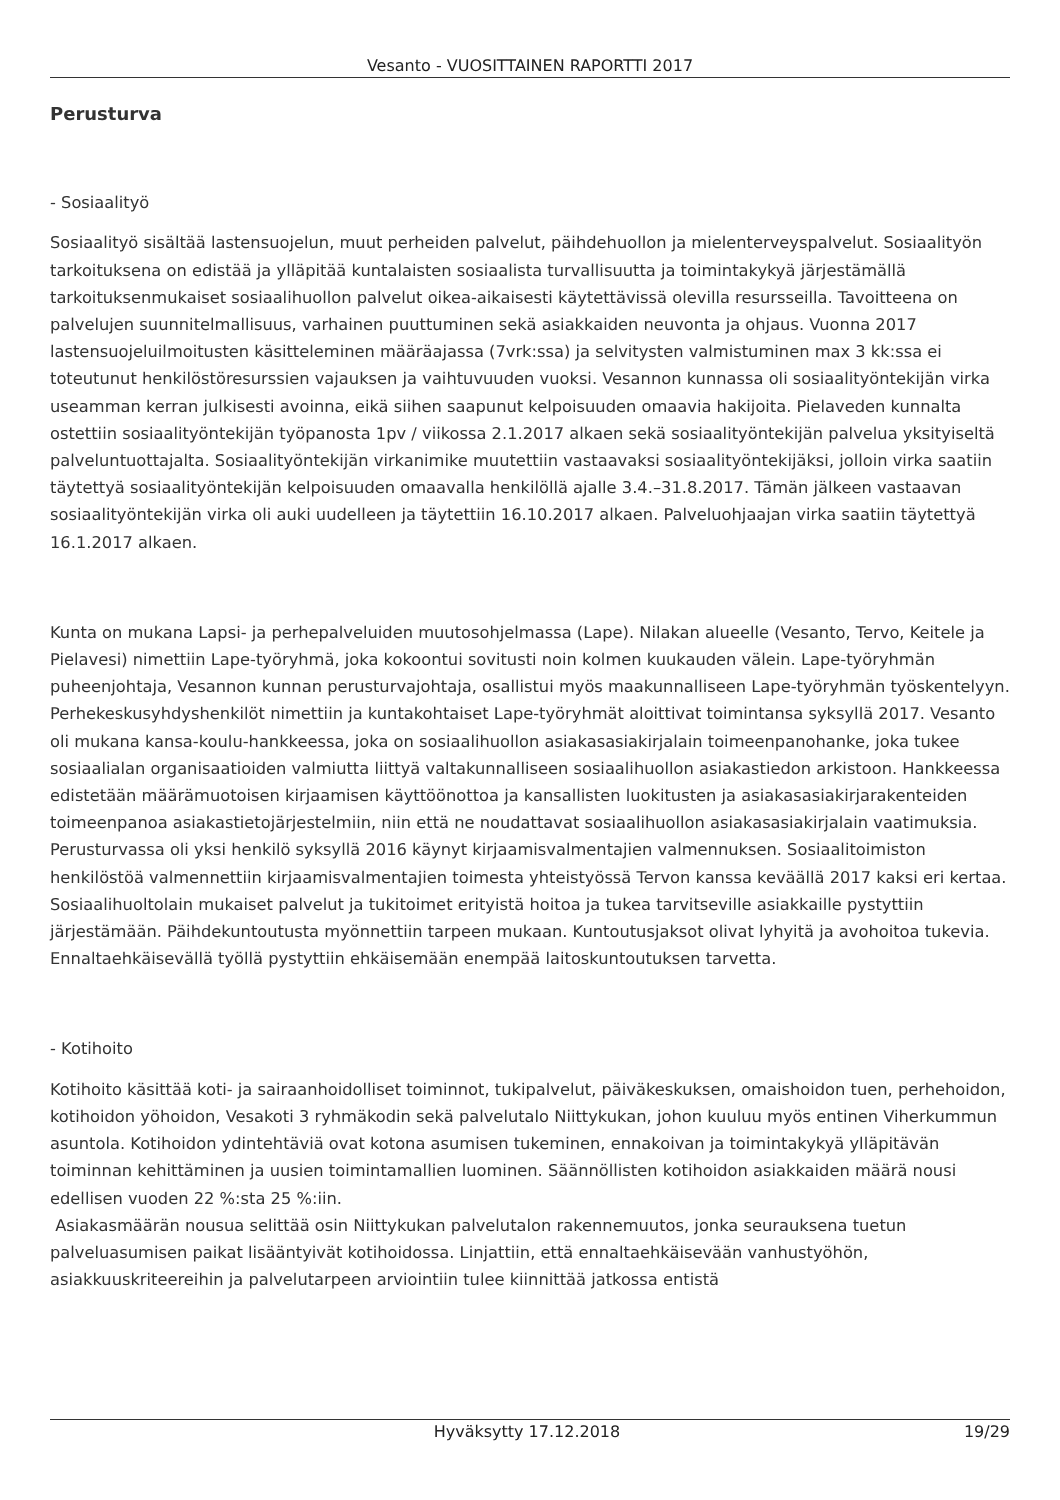Vesanto - VUOSITTAINEN RAPORTTI 2017
Perusturva
- Sosiaalityö
Sosiaalityö sisältää lastensuojelun, muut perheiden palvelut, päihdehuollon ja mielenterveyspalvelut. Sosiaalityön tarkoituksena on edistää ja ylläpitää kuntalaisten sosiaalista turvallisuutta ja toimintakykyä järjestämällä tarkoituksenmukaiset sosiaalihuollon palvelut oikea-aikaisesti käytettävissä olevilla resursseilla. Tavoitteena on palvelujen suunnitelmallisuus, varhainen puuttuminen sekä asiakkaiden neuvonta ja ohjaus. Vuonna 2017 lastensuojeluilmoitusten käsitteleminen määräajassa (7vrk:ssa) ja selvitysten valmistuminen max 3 kk:ssa ei toteutunut henkilöstöresurssien vajauksen ja vaihtuvuuden vuoksi. Vesannon kunnassa oli sosiaalityöntekijän virka useamman kerran julkisesti avoinna, eikä siihen saapunut kelpoisuuden omaavia hakijoita. Pielaveden kunnalta ostettiin sosiaalityöntekijän työpanosta 1pv / viikossa 2.1.2017 alkaen sekä sosiaalityöntekijän palvelua yksityiseltä palveluntuottajalta. Sosiaalityöntekijän virkanimike muutettiin vastaavaksi sosiaalityöntekijäksi, jolloin virka saatiin täytettyä sosiaalityöntekijän kelpoisuuden omaavalla henkilöllä ajalle 3.4.–31.8.2017. Tämän jälkeen vastaavan sosiaalityöntekijän virka oli auki uudelleen ja täytettiin 16.10.2017 alkaen. Palveluohjaajan virka saatiin täytettyä 16.1.2017 alkaen.
Kunta on mukana Lapsi- ja perhepalveluiden muutosohjelmassa (Lape). Nilakan alueelle (Vesanto, Tervo, Keitele ja Pielavesi) nimettiin Lape-työryhmä, joka kokoontui sovitusti noin kolmen kuukauden välein. Lape-työryhmän puheenjohtaja, Vesannon kunnan perusturvajohtaja, osallistui myös maakunnalliseen Lape-työryhmän työskentelyyn. Perhekeskusyhdyshenkilöt nimettiin ja kuntakohtaiset Lape-työryhmät aloittivat toimintansa syksyllä 2017. Vesanto oli mukana kansa-koulu-hankkeessa, joka on sosiaalihuollon asiakasasiakirjalain toimeenpanohanke, joka tukee sosiaalialan organisaatioiden valmiutta liittyä valtakunnalliseen sosiaalihuollon asiakastiedon arkistoon. Hankkeessa edistetään määrämuotoisen kirjaamisen käyttöönottoa ja kansallisten luokitusten ja asiakasasiakirjarakenteiden toimeenpanoa asiakastietojärjestelmiin, niin että ne noudattavat sosiaalihuollon asiakasasiakirjalain vaatimuksia. Perusturvassa oli yksi henkilö syksyllä 2016 käynyt kirjaamisvalmentajien valmennuksen. Sosiaalitoimiston henkilöstöä valmennettiin kirjaamisvalmentajien toimesta yhteistyössä Tervon kanssa keväällä 2017 kaksi eri kertaa. Sosiaalihuoltolain mukaiset palvelut ja tukitoimet erityistä hoitoa ja tukea tarvitseville asiakkaille pystyttiin järjestämään. Päihdekuntoutusta myönnettiin tarpeen mukaan. Kuntoutusjaksot olivat lyhyitä ja avohoitoa tukevia. Ennaltaehkäisevällä työllä pystyttiin ehkäisemään enempää laitoskuntoutuksen tarvetta.
- Kotihoito
Kotihoito käsittää koti- ja sairaanhoidolliset toiminnot, tukipalvelut, päiväkeskuksen, omaishoidon tuen, perhehoidon, kotihoidon yöhoidon, Vesakoti 3 ryhmäkodin sekä palvelutalo Niittykukan, johon kuuluu myös entinen Viherkummun asuntola. Kotihoidon ydintehtäviä ovat kotona asumisen tukeminen, ennakoivan ja toimintakykyä ylläpitävän toiminnan kehittäminen ja uusien toimintamallien luominen. Säännöllisten kotihoidon asiakkaiden määrä nousi edellisen vuoden 22 %:sta 25 %:iin.
Asiakasmäärän nousua selittää osin Niittykukan palvelutalon rakennemuutos, jonka seurauksena tuetun palveluasumisen paikat lisääntyivät kotihoidossa. Linjattiin, että ennaltaehkäisevään vanhustyöhön, asiakkuuskriteereihin ja palvelutarpeen arviointiin tulee kiinnittää jatkossa entistä
Hyväksytty 17.12.2018 19/29